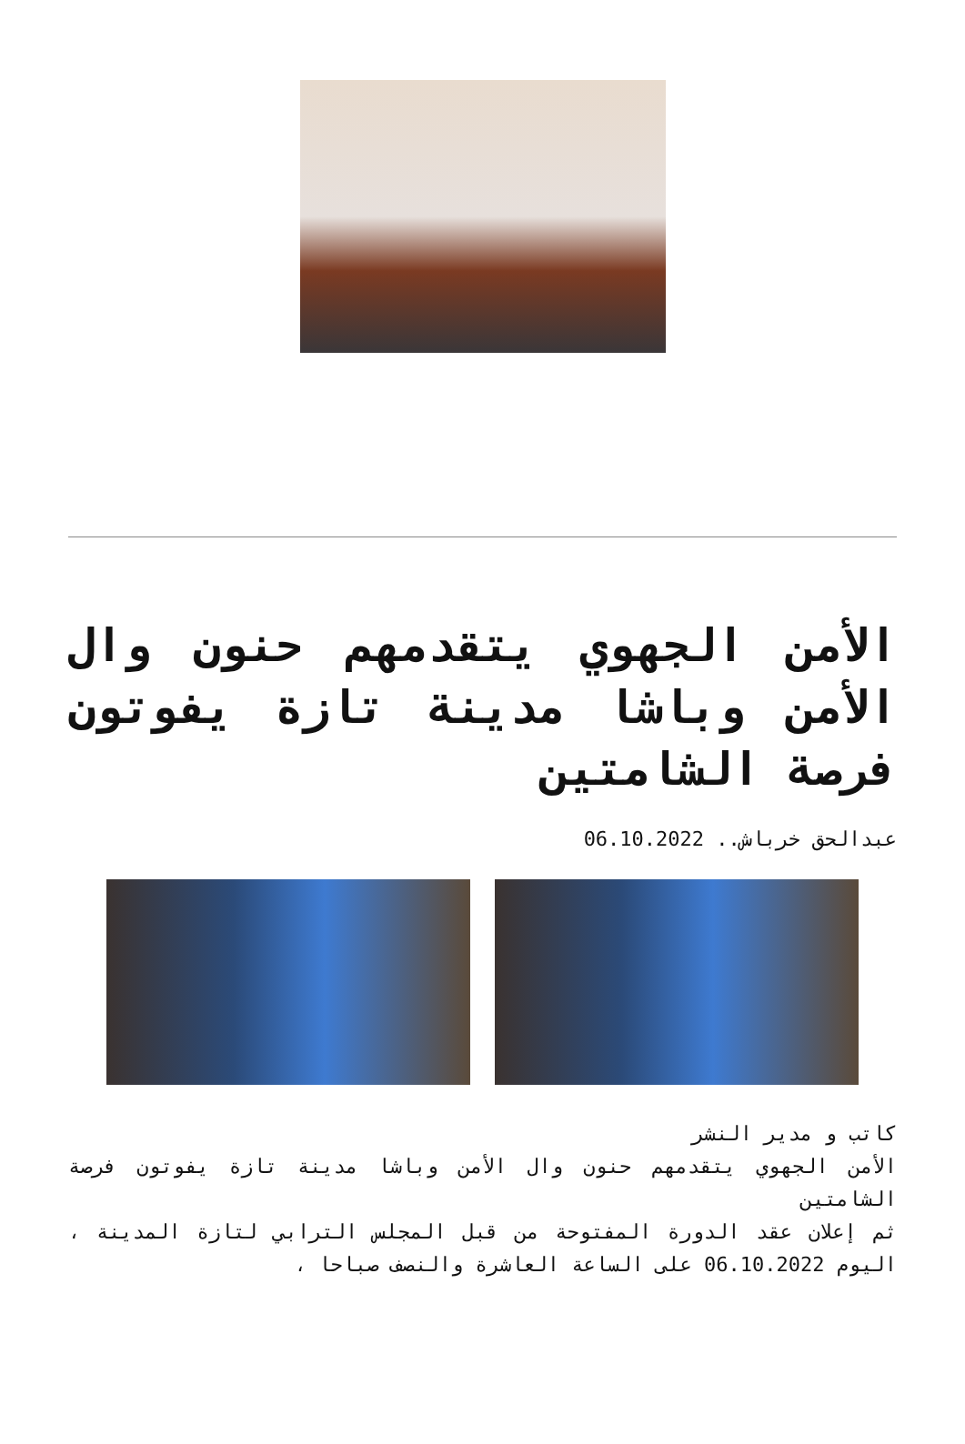الأمن الجهوي يتقدمهم حنون وال الأمن وباشا مدينة تازة يفوتون فرصة الشامتين
عبدالحق خرباش.. 06.10.2022
كاتب و مدير النشر
الأمن الجهوي يتقدمهم حنون وال الأمن وباشا مدينة تازة يفوتون فرصة الشامتين
ثم إعلان عقد الدورة المفتوحة من قبل المجلس الترابي لتازة المدينة ، اليوم 06.10.2022 على الساعة العاشرة والنصف صباحا ،